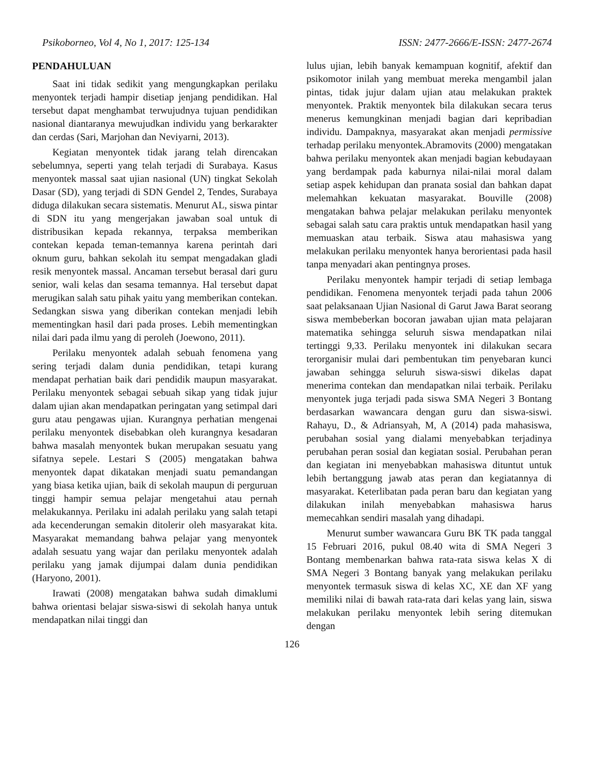Psikoborneo, Vol 4, No 1, 2017: 125-134 ISSN: 2477-2666/E-ISSN: 2477-2674
PENDAHULUAN
Saat ini tidak sedikit yang mengungkapkan perilaku menyontek terjadi hampir disetiap jenjang pendidikan. Hal tersebut dapat menghambat terwujudnya tujuan pendidikan nasional diantaranya mewujudkan individu yang berkarakter dan cerdas (Sari, Marjohan dan Neviyarni, 2013).
Kegiatan menyontek tidak jarang telah direncakan sebelumnya, seperti yang telah terjadi di Surabaya. Kasus menyontek massal saat ujian nasional (UN) tingkat Sekolah Dasar (SD), yang terjadi di SDN Gendel 2, Tendes, Surabaya diduga dilakukan secara sistematis. Menurut AL, siswa pintar di SDN itu yang mengerjakan jawaban soal untuk di distribusikan kepada rekannya, terpaksa memberikan contekan kepada teman-temannya karena perintah dari oknum guru, bahkan sekolah itu sempat mengadakan gladi resik menyontek massal. Ancaman tersebut berasal dari guru senior, wali kelas dan sesama temannya. Hal tersebut dapat merugikan salah satu pihak yaitu yang memberikan contekan. Sedangkan siswa yang diberikan contekan menjadi lebih mementingkan hasil dari pada proses. Lebih mementingkan nilai dari pada ilmu yang di peroleh (Joewono, 2011).
Perilaku menyontek adalah sebuah fenomena yang sering terjadi dalam dunia pendidikan, tetapi kurang mendapat perhatian baik dari pendidik maupun masyarakat. Perilaku menyontek sebagai sebuah sikap yang tidak jujur dalam ujian akan mendapatkan peringatan yang setimpal dari guru atau pengawas ujian. Kurangnya perhatian mengenai perilaku menyontek disebabkan oleh kurangnya kesadaran bahwa masalah menyontek bukan merupakan sesuatu yang sifatnya sepele. Lestari S (2005) mengatakan bahwa menyontek dapat dikatakan menjadi suatu pemandangan yang biasa ketika ujian, baik di sekolah maupun di perguruan tinggi hampir semua pelajar mengetahui atau pernah melakukannya. Perilaku ini adalah perilaku yang salah tetapi ada kecenderungan semakin ditolerir oleh masyarakat kita. Masyarakat memandang bahwa pelajar yang menyontek adalah sesuatu yang wajar dan perilaku menyontek adalah perilaku yang jamak dijumpai dalam dunia pendidikan (Haryono, 2001).
Irawati (2008) mengatakan bahwa sudah dimaklumi bahwa orientasi belajar siswa-siswi di sekolah hanya untuk mendapatkan nilai tinggi dan
lulus ujian, lebih banyak kemampuan kognitif, afektif dan psikomotor inilah yang membuat mereka mengambil jalan pintas, tidak jujur dalam ujian atau melakukan praktek menyontek. Praktik menyontek bila dilakukan secara terus menerus kemungkinan menjadi bagian dari kepribadian individu. Dampaknya, masyarakat akan menjadi permissive terhadap perilaku menyontek.Abramovits (2000) mengatakan bahwa perilaku menyontek akan menjadi bagian kebudayaan yang berdampak pada kaburnya nilai-nilai moral dalam setiap aspek kehidupan dan pranata sosial dan bahkan dapat melemahkan kekuatan masyarakat. Bouville (2008) mengatakan bahwa pelajar melakukan perilaku menyontek sebagai salah satu cara praktis untuk mendapatkan hasil yang memuaskan atau terbaik. Siswa atau mahasiswa yang melakukan perilaku menyontek hanya berorientasi pada hasil tanpa menyadari akan pentingnya proses.
Perilaku menyontek hampir terjadi di setiap lembaga pendidikan. Fenomena menyontek terjadi pada tahun 2006 saat pelaksanaan Ujian Nasional di Garut Jawa Barat seorang siswa membeberkan bocoran jawaban ujian mata pelajaran matematika sehingga seluruh siswa mendapatkan nilai tertinggi 9,33. Perilaku menyontek ini dilakukan secara terorganisir mulai dari pembentukan tim penyebaran kunci jawaban sehingga seluruh siswa-siswi dikelas dapat menerima contekan dan mendapatkan nilai terbaik. Perilaku menyontek juga terjadi pada siswa SMA Negeri 3 Bontang berdasarkan wawancara dengan guru dan siswa-siswi. Rahayu, D., & Adriansyah, M, A (2014) pada mahasiswa, perubahan sosial yang dialami menyebabkan terjadinya perubahan peran sosial dan kegiatan sosial. Perubahan peran dan kegiatan ini menyebabkan mahasiswa dituntut untuk lebih bertanggung jawab atas peran dan kegiatannya di masyarakat. Keterlibatan pada peran baru dan kegiatan yang dilakukan inilah menyebabkan mahasiswa harus memecahkan sendiri masalah yang dihadapi.
Menurut sumber wawancara Guru BK TK pada tanggal 15 Februari 2016, pukul 08.40 wita di SMA Negeri 3 Bontang membenarkan bahwa rata-rata siswa kelas X di SMA Negeri 3 Bontang banyak yang melakukan perilaku menyontek termasuk siswa di kelas XC, XE dan XF yang memiliki nilai di bawah rata-rata dari kelas yang lain, siswa melakukan perilaku menyontek lebih sering ditemukan dengan
126